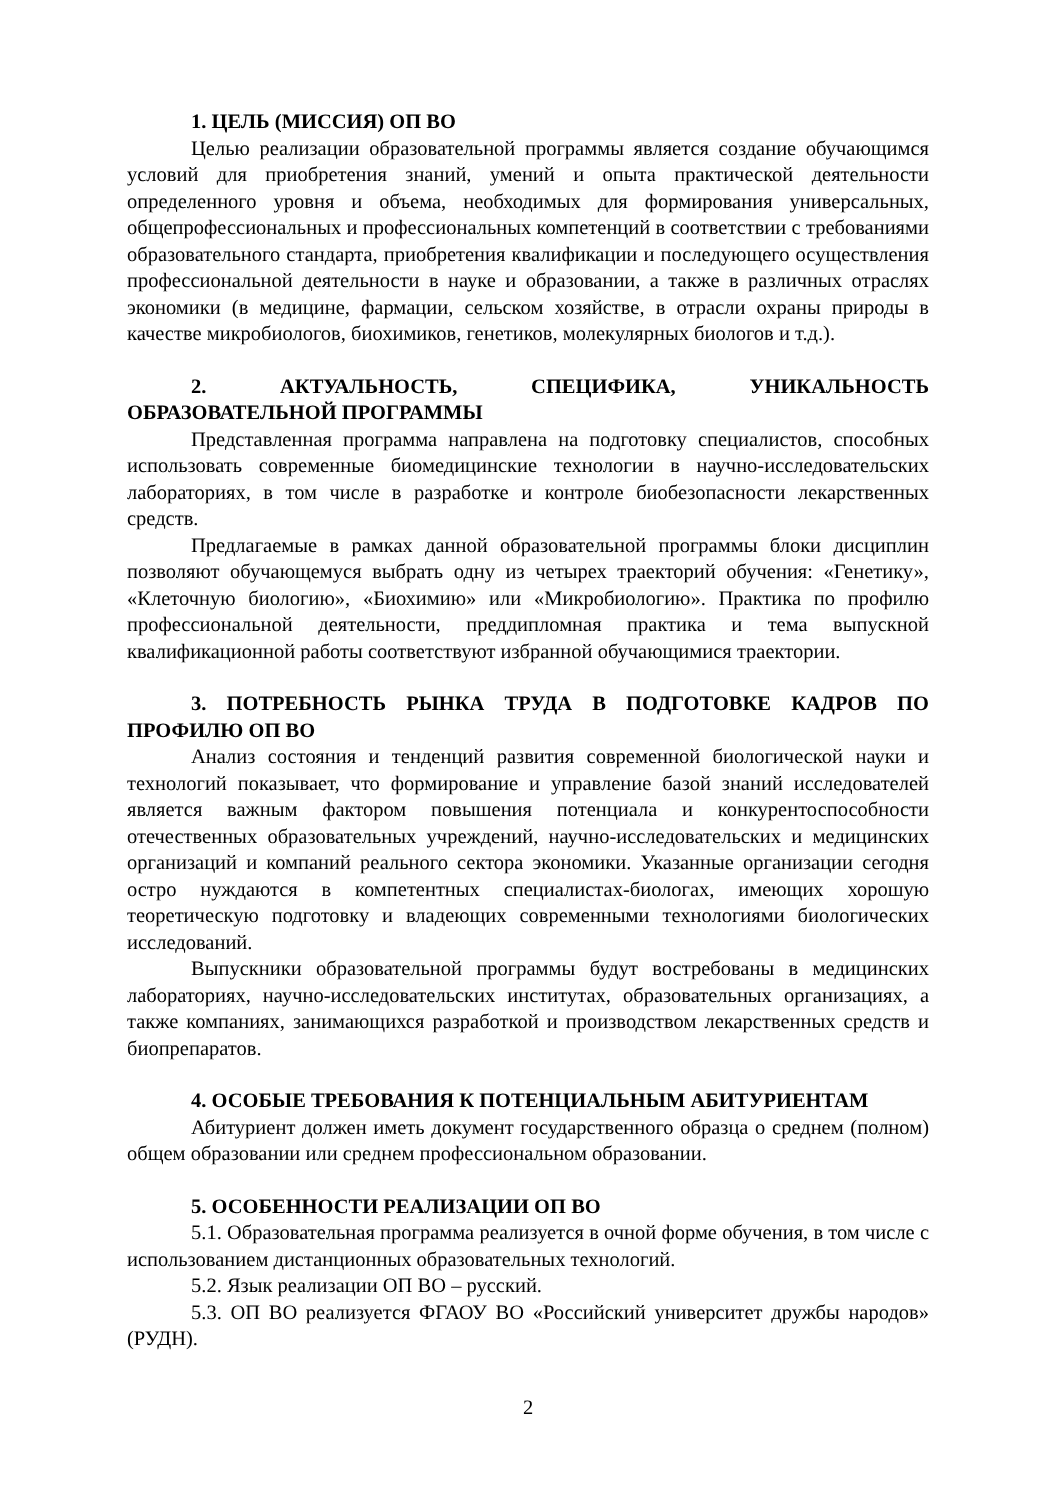1. ЦЕЛЬ (МИССИЯ) ОП ВО
Целью реализации образовательной программы является создание обучающимся условий для приобретения знаний, умений и опыта практической деятельности определенного уровня и объема, необходимых для формирования универсальных, общепрофессиональных и профессиональных компетенций в соответствии с требованиями образовательного стандарта, приобретения квалификации и последующего осуществления профессиональной деятельности в науке и образовании, а также в различных отраслях экономики (в медицине, фармации, сельском хозяйстве, в отрасли охраны природы в качестве микробиологов, биохимиков, генетиков, молекулярных биологов и т.д.).
2. АКТУАЛЬНОСТЬ, СПЕЦИФИКА, УНИКАЛЬНОСТЬ ОБРАЗОВАТЕЛЬНОЙ ПРОГРАММЫ
Представленная программа направлена на подготовку специалистов, способных использовать современные биомедицинские технологии в научно-исследовательских лабораториях, в том числе в разработке и контроле биобезопасности лекарственных средств.
Предлагаемые в рамках данной образовательной программы блоки дисциплин позволяют обучающемуся выбрать одну из четырех траекторий обучения: «Генетику», «Клеточную биологию», «Биохимию» или «Микробиологию». Практика по профилю профессиональной деятельности, преддипломная практика и тема выпускной квалификационной работы соответствуют избранной обучающимися траектории.
3. ПОТРЕБНОСТЬ РЫНКА ТРУДА В ПОДГОТОВКЕ КАДРОВ ПО ПРОФИЛЮ ОП ВО
Анализ состояния и тенденций развития современной биологической науки и технологий показывает, что формирование и управление базой знаний исследователей является важным фактором повышения потенциала и конкурентоспособности отечественных образовательных учреждений, научно-исследовательских и медицинских организаций и компаний реального сектора экономики. Указанные организации сегодня остро нуждаются в компетентных специалистах-биологах, имеющих хорошую теоретическую подготовку и владеющих современными технологиями биологических исследований.
Выпускники образовательной программы будут востребованы в медицинских лабораториях, научно-исследовательских институтах, образовательных организациях, а также компаниях, занимающихся разработкой и производством лекарственных средств и биопрепаратов.
4. ОСОБЫЕ ТРЕБОВАНИЯ К ПОТЕНЦИАЛЬНЫМ АБИТУРИЕНТАМ
Абитуриент должен иметь документ государственного образца о среднем (полном) общем образовании или среднем профессиональном образовании.
5. ОСОБЕННОСТИ РЕАЛИЗАЦИИ ОП ВО
5.1. Образовательная программа реализуется в очной форме обучения, в том числе с использованием дистанционных образовательных технологий.
5.2. Язык реализации ОП ВО – русский.
5.3. ОП ВО реализуется ФГАОУ ВО «Российский университет дружбы народов» (РУДН).
2